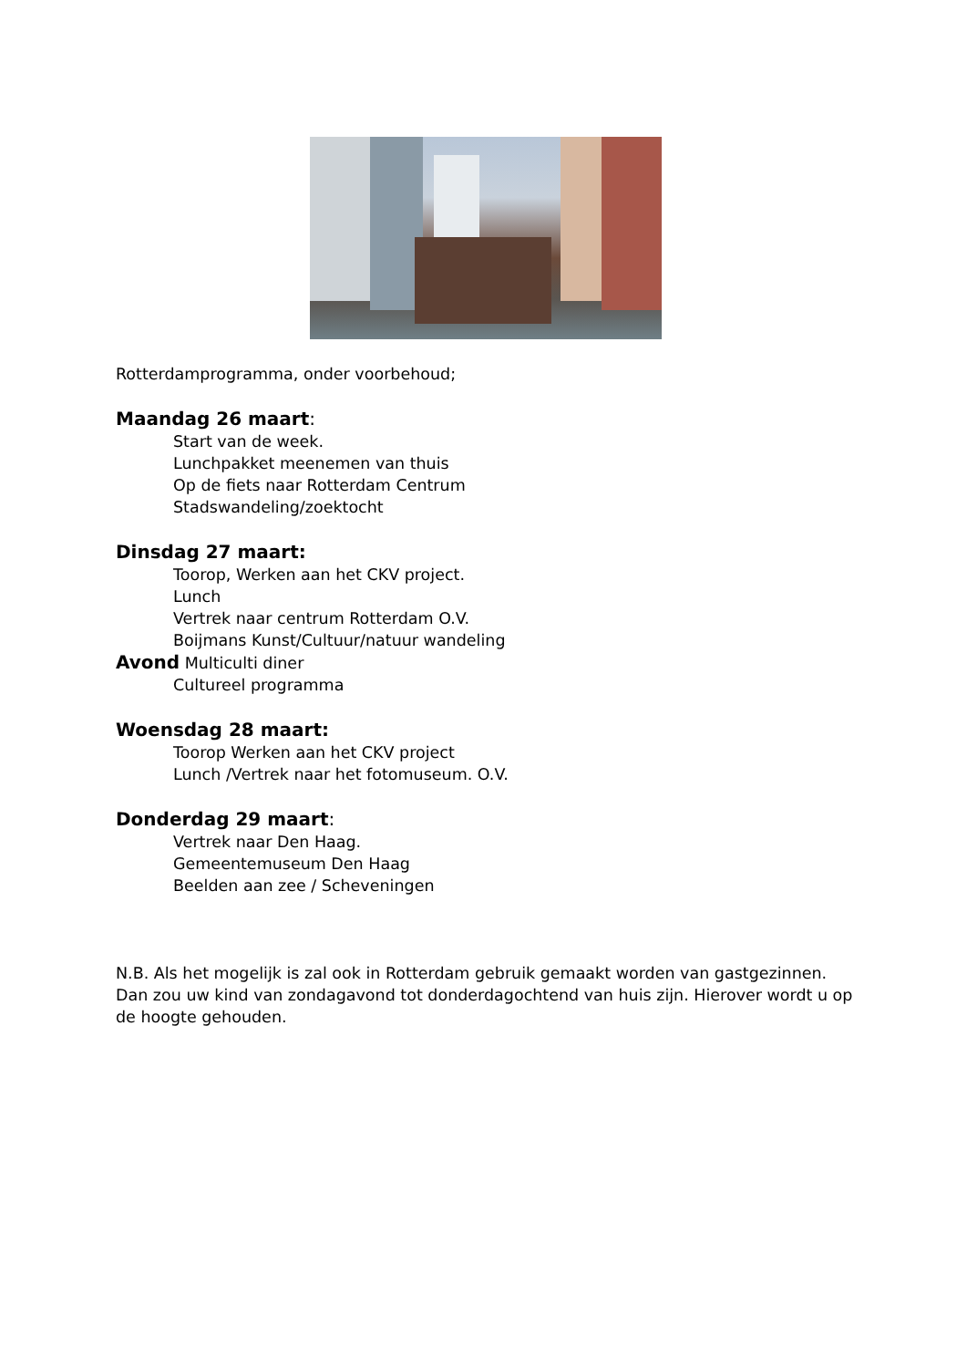Rotterdamprogramma, onder voorbehoud;
Maandag 26 maart:
Start van de week.
Lunchpakket meenemen van thuis
Op de fiets naar Rotterdam Centrum
Stadswandeling/zoektocht
Dinsdag 27 maart:
Toorop, Werken aan het CKV project.
Lunch
Vertrek naar centrum Rotterdam O.V.
Boijmans Kunst/Cultuur/natuur wandeling
Avond Multiculti diner
Cultureel programma
Woensdag 28 maart:
Toorop Werken aan het CKV project
Lunch /Vertrek naar het fotomuseum. O.V.
Donderdag 29 maart:
Vertrek naar Den Haag.
Gemeentemuseum Den Haag
Beelden aan zee / Scheveningen
N.B. Als het mogelijk is zal ook in Rotterdam gebruik gemaakt worden van gastgezinnen. Dan zou uw kind van zondagavond tot donderdagochtend van huis zijn. Hierover wordt u op de hoogte gehouden.